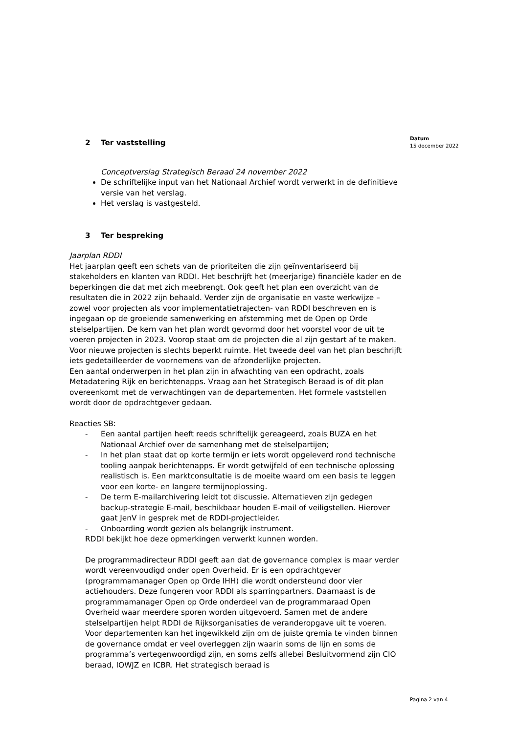Datum
15 december 2022
2 Ter vaststelling
Conceptverslag Strategisch Beraad 24 november 2022
De schriftelijke input van het Nationaal Archief wordt verwerkt in de definitieve versie van het verslag.
Het verslag is vastgesteld.
3 Ter bespreking
Jaarplan RDDI
Het jaarplan geeft een schets van de prioriteiten die zijn geïnventariseerd bij stakeholders en klanten van RDDI. Het beschrijft het (meerjarige) financiële kader en de beperkingen die dat met zich meebrengt. Ook geeft het plan een overzicht van de resultaten die in 2022 zijn behaald. Verder zijn de organisatie en vaste werkwijze – zowel voor projecten als voor implementatietrajecten- van RDDI beschreven en is ingegaan op de groeiende samenwerking en afstemming met de Open op Orde stelselpartijen. De kern van het plan wordt gevormd door het voorstel voor de uit te voeren projecten in 2023. Voorop staat om de projecten die al zijn gestart af te maken. Voor nieuwe projecten is slechts beperkt ruimte. Het tweede deel van het plan beschrijft iets gedetailleerder de voornemens van de afzonderlijke projecten.
Een aantal onderwerpen in het plan zijn in afwachting van een opdracht, zoals Metadatering Rijk en berichtenapps. Vraag aan het Strategisch Beraad is of dit plan overeenkomt met de verwachtingen van de departementen. Het formele vaststellen wordt door de opdrachtgever gedaan.
Reacties SB:
Een aantal partijen heeft reeds schriftelijk gereageerd, zoals BUZA en het Nationaal Archief over de samenhang met de stelselpartijen;
In het plan staat dat op korte termijn er iets wordt opgeleverd rond technische tooling aanpak berichtenapps. Er wordt getwijfeld of een technische oplossing realistisch is. Een marktconsultatie is de moeite waard om een basis te leggen voor een korte- en langere termijnoplossing.
De term E-mailarchivering leidt tot discussie. Alternatieven zijn gedegen backup-strategie E-mail, beschikbaar houden E-mail of veiligstellen. Hierover gaat JenV in gesprek met de RDDI-projectleider.
Onboarding wordt gezien als belangrijk instrument.
RDDI bekijkt hoe deze opmerkingen verwerkt kunnen worden.
De programmadirecteur RDDI geeft aan dat de governance complex is maar verder wordt vereenvoudigd onder open Overheid. Er is een opdrachtgever (programmamanager Open op Orde IHH) die wordt ondersteund door vier actiehouders. Deze fungeren voor RDDI als sparringpartners. Daarnaast is de programmamanager Open op Orde onderdeel van de programmaraad Open Overheid waar meerdere sporen worden uitgevoerd. Samen met de andere stelselpartijen helpt RDDI de Rijksorganisaties de veranderopgave uit te voeren. Voor departementen kan het ingewikkeld zijn om de juiste gremia te vinden binnen de governance omdat er veel overleggen zijn waarin soms de lijn en soms de programma’s vertegenwoordigd zijn, en soms zelfs allebei Besluitvormend zijn CIO beraad, IOWJZ en ICBR. Het strategisch beraad is
Pagina 2 van 4